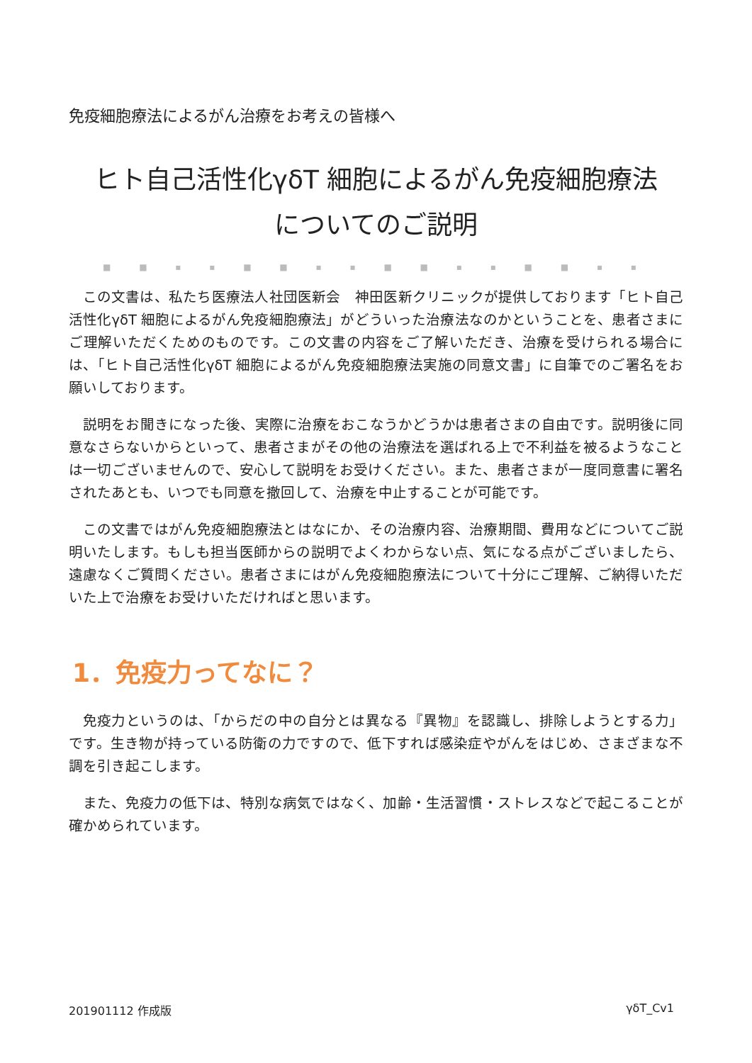免疫細胞療法によるがん治療をお考えの皆様へ
ヒト自己活性化γδT 細胞によるがん免疫細胞療法
についてのご説明
■ ■ ▪ ▪ ■ ■ ▪ ▪ ■ ■ ▪ ▪ ■ ■ ▪ ▪
この文書は、私たち医療法人社団医新会　神田医新クリニックが提供しております「ヒト自己活性化γδT 細胞によるがん免疫細胞療法」がどういった治療法なのかということを、患者さまにご理解いただくためのものです。この文書の内容をご了解いただき、治療を受けられる場合には、「ヒト自己活性化γδT 細胞によるがん免疫細胞療法実施の同意文書」に自筆でのご署名をお願いしております。
説明をお聞きになった後、実際に治療をおこなうかどうかは患者さまの自由です。説明後に同意なさらないからといって、患者さまがその他の治療法を選ばれる上で不利益を被るようなことは一切ございませんので、安心して説明をお受けください。また、患者さまが一度同意書に署名されたあとも、いつでも同意を撤回して、治療を中止することが可能です。
この文書ではがん免疫細胞療法とはなにか、その治療内容、治療期間、費用などについてご説明いたします。もしも担当医師からの説明でよくわからない点、気になる点がございましたら、遠慮なくご質問ください。患者さまにはがん免疫細胞療法について十分にご理解、ご納得いただいた上で治療をお受けいただければと思います。
1．免疫力ってなに？
免疫力というのは、「からだの中の自分とは異なる『異物』を認識し、排除しようとする力」です。生き物が持っている防衛の力ですので、低下すれば感染症やがんをはじめ、さまざまな不調を引き起こします。
また、免疫力の低下は、特別な病気ではなく、加齢・生活習慣・ストレスなどで起こることが確かめられています。
201901112 作成版 γδT_Cv1